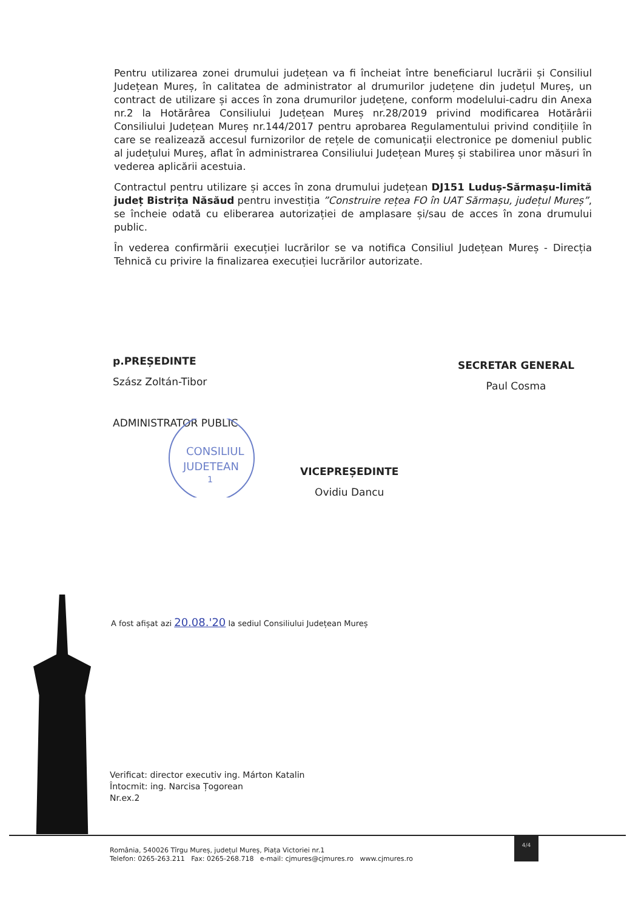Pentru utilizarea zonei drumului județean va fi încheiat între beneficiarul lucrării și Consiliul Județean Mureș, în calitatea de administrator al drumurilor județene din județul Mureș, un contract de utilizare și acces în zona drumurilor județene, conform modelului-cadru din Anexa nr.2 la Hotărârea Consiliului Județean Mureș nr.28/2019 privind modificarea Hotărârii Consiliului Județean Mureș nr.144/2017 pentru aprobarea Regulamentului privind condițiile în care se realizează accesul furnizorilor de rețele de comunicații electronice pe domeniul public al județului Mureș, aflat în administrarea Consiliului Județean Mureș și stabilirea unor măsuri în vederea aplicării acestuia.
Contractul pentru utilizare și acces în zona drumului județean DJ151 Luduș-Sărmașu-limită județ Bistrița Năsăud pentru investiția ”Construire rețea FO în UAT Sărmașu, județul Mureș”, se încheie odată cu eliberarea autorizației de amplasare și/sau de acces în zona drumului public.
În vederea confirmării execuției lucrărilor se va notifica Consiliul Județean Mureș - Direcția Tehnică cu privire la finalizarea execuției lucrărilor autorizate.
p.PREȘEDINTE
Szász Zoltán-Tibor
ADMINISTRATOR PUBLIC
SECRETAR GENERAL
Paul Cosma
VICEPREȘEDINTE
Ovidiu Dancu
CONSILIUL
JUDETEAN
1
A fost afișat azi 20.08.'20 la sediul Consiliului Județean Mureș
Verificat: director executiv ing. Márton Katalin
Întocmit: ing. Narcisa Țogorean
Nr.ex.2
România, 540026 Tîrgu Mureș, județul Mureș, Piața Victoriei nr.1
Telefon: 0265-263.211 Fax: 0265-268.718 e-mail: cjmures@cjmures.ro www.cjmures.ro
4/4